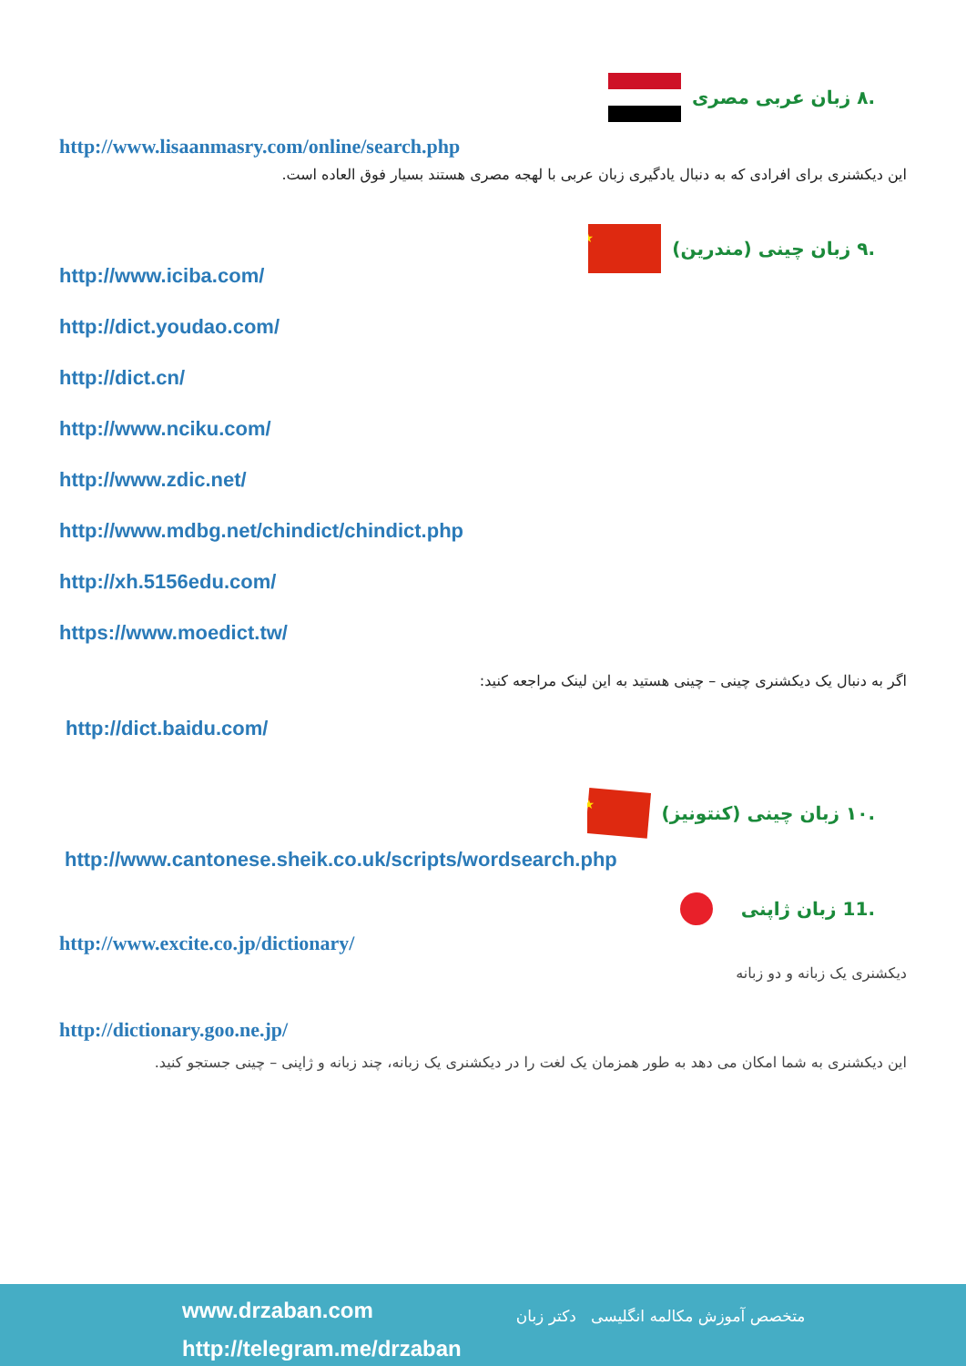.۸ زبان عربی مصری
http://www.lisaanmasry.com/online/search.php
این دیکشنری برای افرادی که به دنبال یادگیری زبان عربی با لهجه مصری هستند بسیار فوق العاده است.
.۹ زبان چینی (مندرین)
★
http://www.iciba.com/
http://dict.youdao.com/
http://dict.cn/
http://www.nciku.com/
http://www.zdic.net/
http://www.mdbg.net/chindict/chindict.php
http://xh.5156edu.com/
https://www.moedict.tw/
اگر به دنبال یک دیکشنری چینی – چینی هستید به این لینک مراجعه کنید:
http://dict.baidu.com/
.۱۰ زبان چینی (کنتونیز)
★
http://www.cantonese.sheik.co.uk/scripts/wordsearch.php
.11 زبان ژاپنی
http://www.excite.co.jp/dictionary/
دیکشنری یک زبانه و دو زبانه
http://dictionary.goo.ne.jp/
این دیکشنری به شما امکان می دهد به طور همزمان یک لغت را در دیکشنری یک زبانه، چند زبانه و ژاپنی – چینی جستجو کنید.
www.drzaban.com
http://telegram.me/drzaban
متخصص آموزش مکالمه انگلیسی دکتر زبان